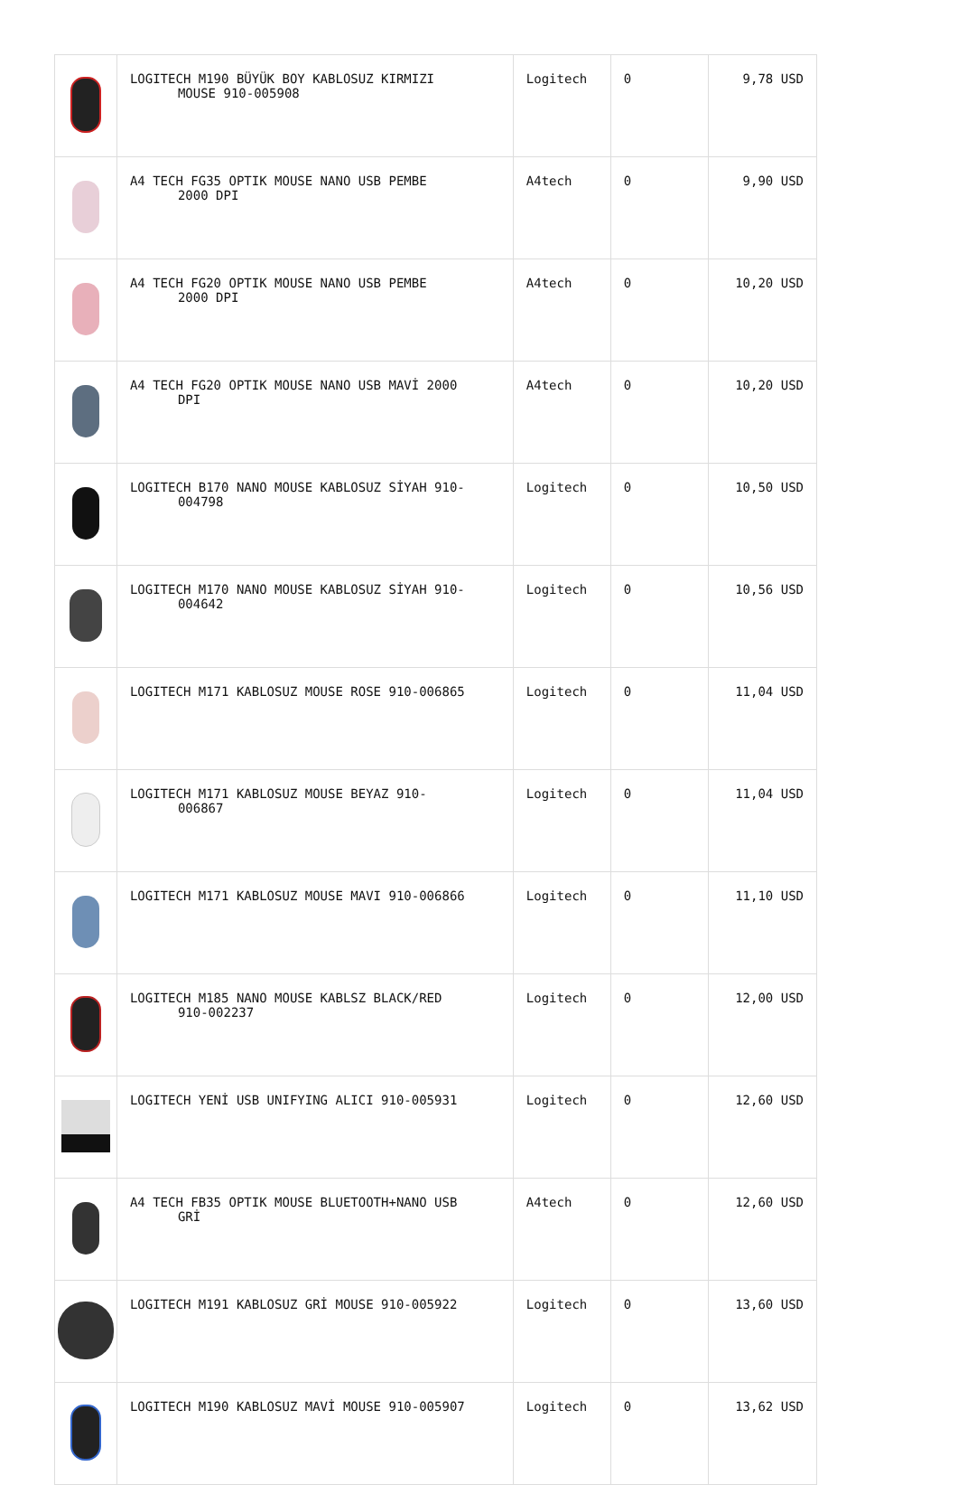| | LOGITECH M190 BÜYÜK BOY KABLOSUZ KIRMIZI MOUSE 910-005908 | Logitech | 0 | 9,78 USD |
| | A4 TECH FG35 OPTIK MOUSE NANO USB PEMBE 2000 DPI | A4tech | 0 | 9,90 USD |
| | A4 TECH FG20 OPTIK MOUSE NANO USB PEMBE 2000 DPI | A4tech | 0 | 10,20 USD |
| | A4 TECH FG20 OPTIK MOUSE NANO USB MAVİ 2000 DPI | A4tech | 0 | 10,20 USD |
| | LOGITECH B170 NANO MOUSE KABLOSUZ SİYAH 910- 004798 | Logitech | 0 | 10,50 USD |
| | LOGITECH M170 NANO MOUSE KABLOSUZ SİYAH 910- 004642 | Logitech | 0 | 10,56 USD |
| | LOGITECH M171 KABLOSUZ MOUSE ROSE 910-006865 | Logitech | 0 | 11,04 USD |
| | LOGITECH M171 KABLOSUZ MOUSE BEYAZ 910- 006867 | Logitech | 0 | 11,04 USD |
| | LOGITECH M171 KABLOSUZ MOUSE MAVI 910-006866 | Logitech | 0 | 11,10 USD |
| | LOGITECH M185 NANO MOUSE KABLSZ BLACK/RED 910-002237 | Logitech | 0 | 12,00 USD |
| | LOGITECH YENİ USB UNIFYING ALICI 910-005931 | Logitech | 0 | 12,60 USD |
| | A4 TECH FB35 OPTIK MOUSE BLUETOOTH+NANO USB GRİ | A4tech | 0 | 12,60 USD |
| | LOGITECH M191 KABLOSUZ GRİ MOUSE 910-005922 | Logitech | 0 | 13,60 USD |
| | LOGITECH M190 KABLOSUZ MAVİ MOUSE 910-005907 | Logitech | 0 | 13,62 USD |